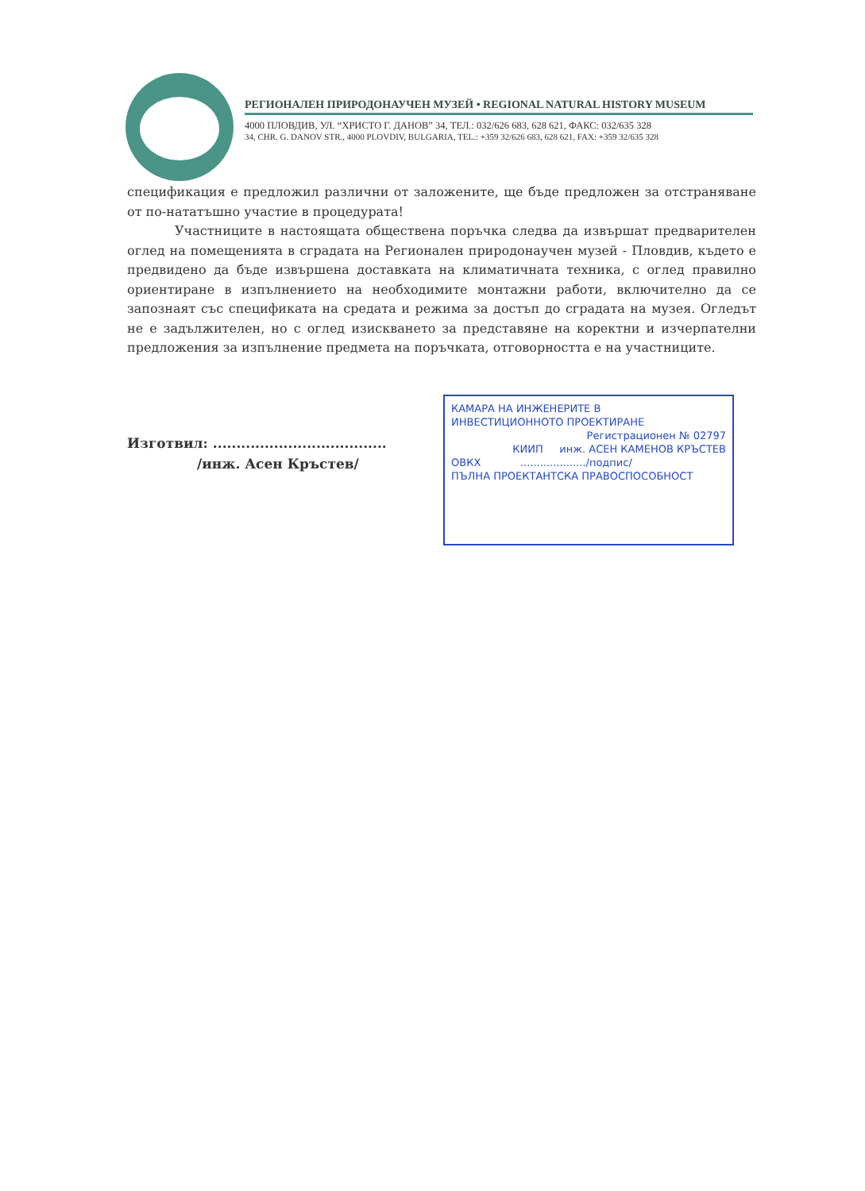РЕГИОНАЛЕН ПРИРОДОНАУЧЕН МУЗЕЙ • REGIONAL NATURAL HISTORY MUSEUM
4000 ПЛОВДИВ, УЛ. “ХРИСТО Г. ДАНОВ” 34, ТЕЛ.: 032/626 683, 628 621, ФАКС: 032/635 328
34, CHR. G. DANOV STR., 4000 PLOVDIV, BULGARIA, TEL.: +359 32/626 683, 628 621, FAX: +359 32/635 328
спецификация е предложил различни от заложените, ще бъде предложен за отстраняване от по-нататъшно участие в процедурата!
Участниците в настоящата обществена поръчка следва да извършат предварителен оглед на помещенията в сградата на Регионален природонаучен музей - Пловдив, където е предвидено да бъде извършена доставката на климатичната техника, с оглед правилно ориентиране в изпълнението на необходимите монтажни работи, включително да се запознаят със спецификата на средата и режима за достъп до сградата на музея. Огледът не е задължителен, но с оглед изискването за представяне на коректни и изчерпателни предложения за изпълнение предмета на поръчката, отговорността е на участниците.
Изготвил: .....................................
/инж. Асен Кръстев/
КАМАРА НА ИНЖЕНЕРИТЕ В
ИНВЕСТИЦИОННОТО ПРОЕКТИРАНЕ
Регистрационен № 02797
КИИП инж. АСЕН КАМЕНОВ КРЪСТЕВ
ОВКХ ..................../подпис/
ПЪЛНА ПРОЕКТАНТСКА ПРАВОСПОСОБНОСТ